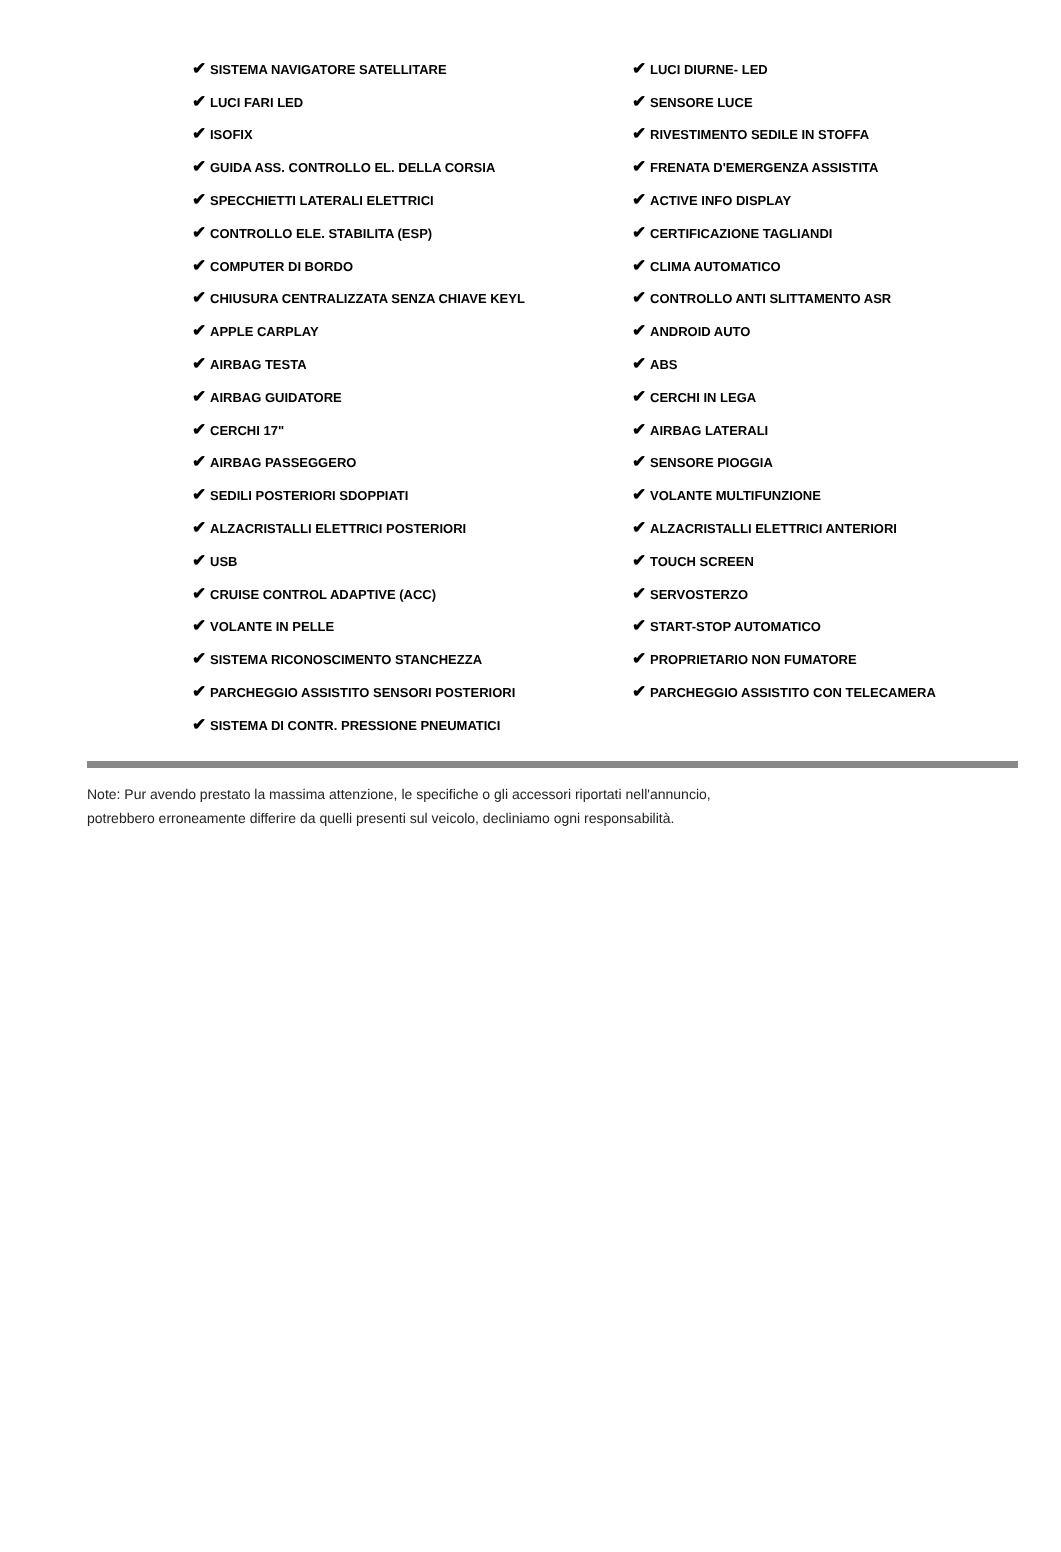| ✔ SISTEMA NAVIGATORE SATELLITARE | ✔ LUCI DIURNE- LED |
| ✔ LUCI FARI LED | ✔ SENSORE LUCE |
| ✔ ISOFIX | ✔ RIVESTIMENTO SEDILE IN STOFFA |
| ✔ GUIDA ASS. CONTROLLO EL. DELLA CORSIA | ✔ FRENATA D'EMERGENZA ASSISTITA |
| ✔ SPECCHIETTI LATERALI ELETTRICI | ✔ ACTIVE INFO DISPLAY |
| ✔ CONTROLLO ELE. STABILITA (ESP) | ✔ CERTIFICAZIONE TAGLIANDI |
| ✔ COMPUTER DI BORDO | ✔ CLIMA AUTOMATICO |
| ✔ CHIUSURA CENTRALIZZATA SENZA CHIAVE KEYL | ✔ CONTROLLO ANTI SLITTAMENTO ASR |
| ✔ APPLE CARPLAY | ✔ ANDROID AUTO |
| ✔ AIRBAG TESTA | ✔ ABS |
| ✔ AIRBAG GUIDATORE | ✔ CERCHI IN LEGA |
| ✔ CERCHI 17" | ✔ AIRBAG LATERALI |
| ✔ AIRBAG PASSEGGERO | ✔ SENSORE PIOGGIA |
| ✔ SEDILI POSTERIORI SDOPPIATI | ✔ VOLANTE MULTIFUNZIONE |
| ✔ ALZACRISTALLI ELETTRICI POSTERIORI | ✔ ALZACRISTALLI ELETTRICI ANTERIORI |
| ✔ USB | ✔ TOUCH SCREEN |
| ✔ CRUISE CONTROL ADAPTIVE (ACC) | ✔ SERVOSTERZO |
| ✔ VOLANTE IN PELLE | ✔ START-STOP AUTOMATICO |
| ✔ SISTEMA RICONOSCIMENTO STANCHEZZA | ✔ PROPRIETARIO NON FUMATORE |
| ✔ PARCHEGGIO ASSISTITO SENSORI POSTERIORI | ✔ PARCHEGGIO ASSISTITO CON TELECAMERA |
| ✔ SISTEMA DI CONTR. PRESSIONE PNEUMATICI | |
Note: Pur avendo prestato la massima attenzione, le specifiche o gli accessori riportati nell'annuncio,
potrebbero erroneamente differire da quelli presenti sul veicolo, decliniamo ogni responsabilità.